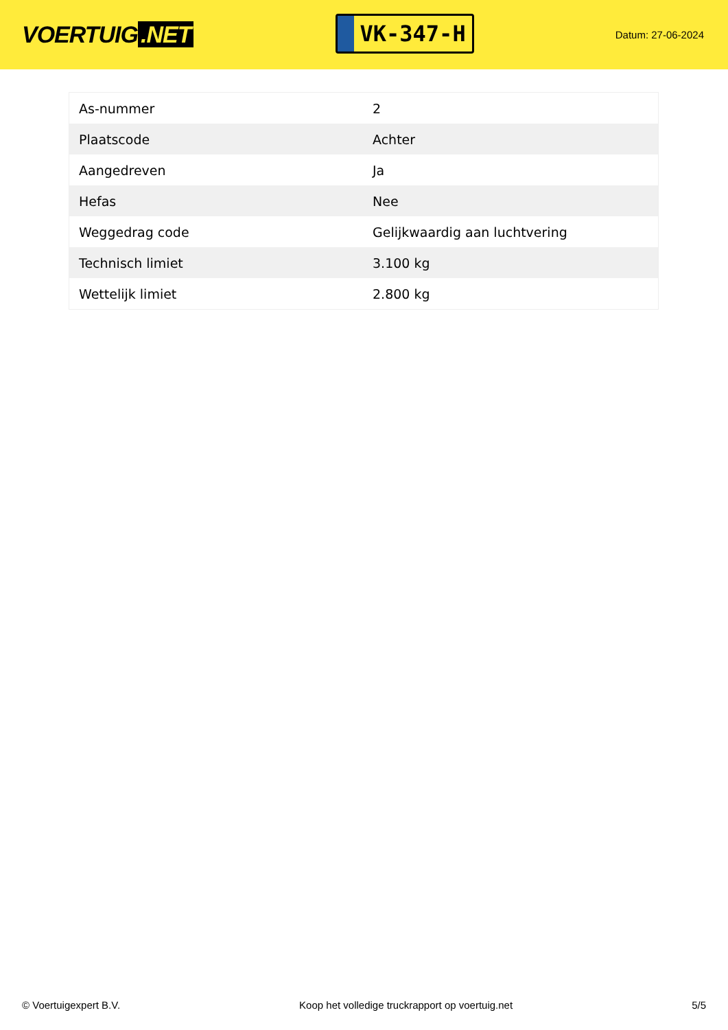VOERTUIG.NET
VK-347-H
Datum: 27-06-2024
| As-nummer | 2 |
| Plaatscode | Achter |
| Aangedreven | Ja |
| Hefas | Nee |
| Weggedrag code | Gelijkwaardig aan luchtvering |
| Technisch limiet | 3.100 kg |
| Wettelijk limiet | 2.800 kg |
© Voertuigexpert B.V. Koop het volledige truckrapport op voertuig.net 5/5